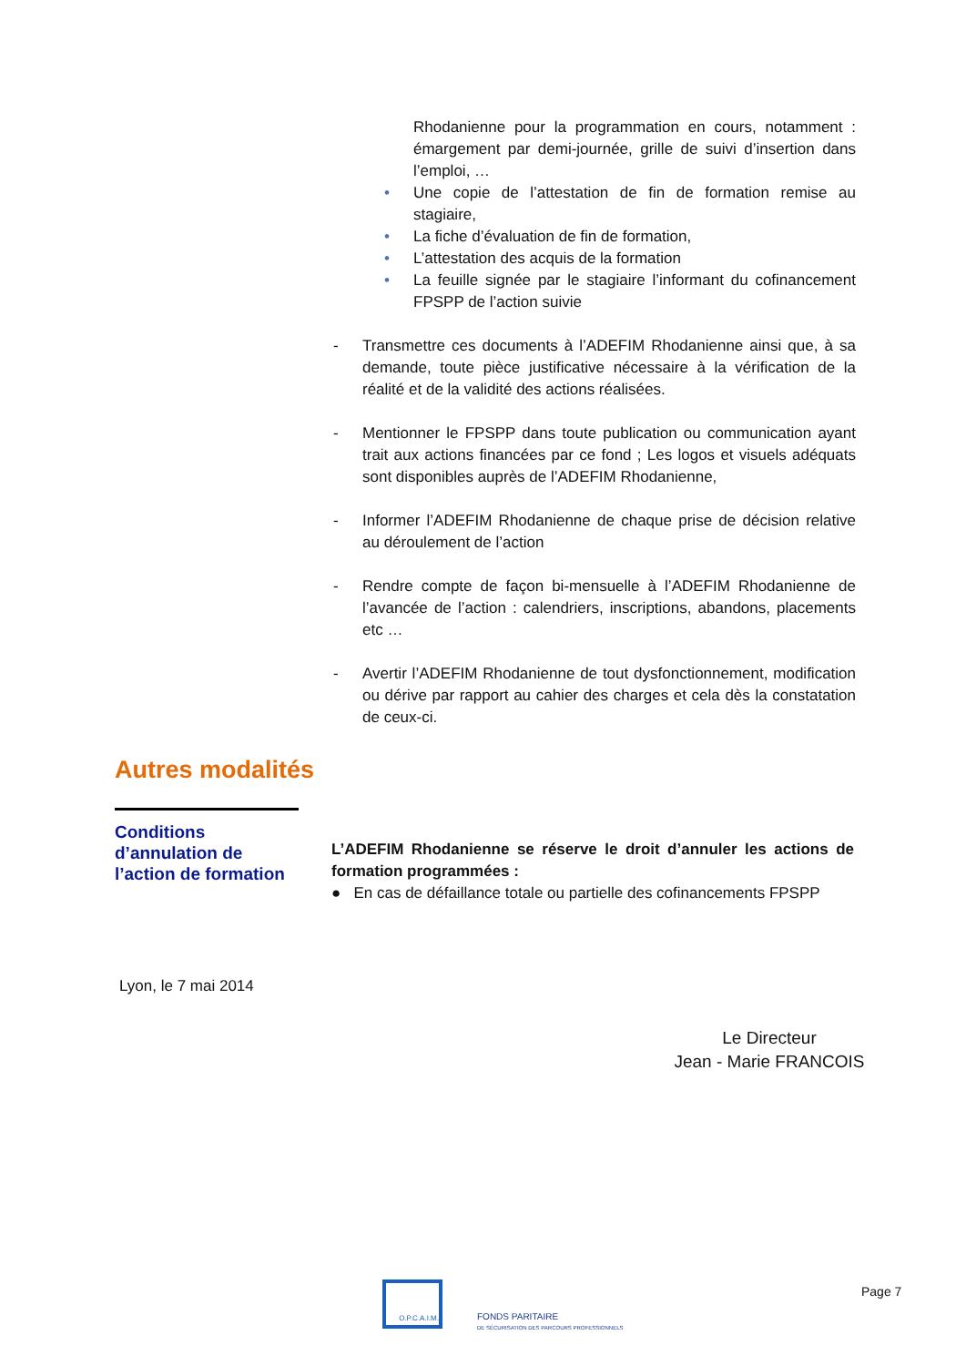Rhodanienne pour la programmation en cours, notamment : émargement par demi-journée, grille de suivi d’insertion dans l’emploi, …
• Une copie de l’attestation de fin de formation remise au stagiaire,
• La fiche d’évaluation de fin de formation,
• L’attestation des acquis de la formation
• La feuille signée par le stagiaire l’informant du cofinancement FPSPP de l’action suivie
- Transmettre ces documents à l’ADEFIM Rhodanienne ainsi que, à sa demande, toute pièce justificative nécessaire à la vérification de la réalité et de la validité des actions réalisées.
- Mentionner le FPSPP dans toute publication ou communication ayant trait aux actions financées par ce fond ; Les logos et visuels adéquats sont disponibles auprès de l’ADEFIM Rhodanienne,
- Informer l’ADEFIM Rhodanienne de chaque prise de décision relative au déroulement de l’action
- Rendre compte de façon bi-mensuelle à l’ADEFIM Rhodanienne de l’avancée de l’action : calendriers, inscriptions, abandons, placements etc …
- Avertir l’ADEFIM Rhodanienne de tout dysfonctionnement, modification ou dérive par rapport au cahier des charges et cela dès la constatation de ceux-ci.
Autres modalités
Conditions d’annulation de l’action de formation
L’ADEFIM Rhodanienne se réserve le droit d’annuler les actions de formation programmées :
● En cas de défaillance totale ou partielle des cofinancements FPSPP
Lyon, le 7 mai 2014
Le Directeur
Jean - Marie FRANCOIS
O.P.C.A.I.M.
FONDS PARITAIRE
DE SÉCURISATION DES PARCOURS PROFESSIONNELS
Page 7